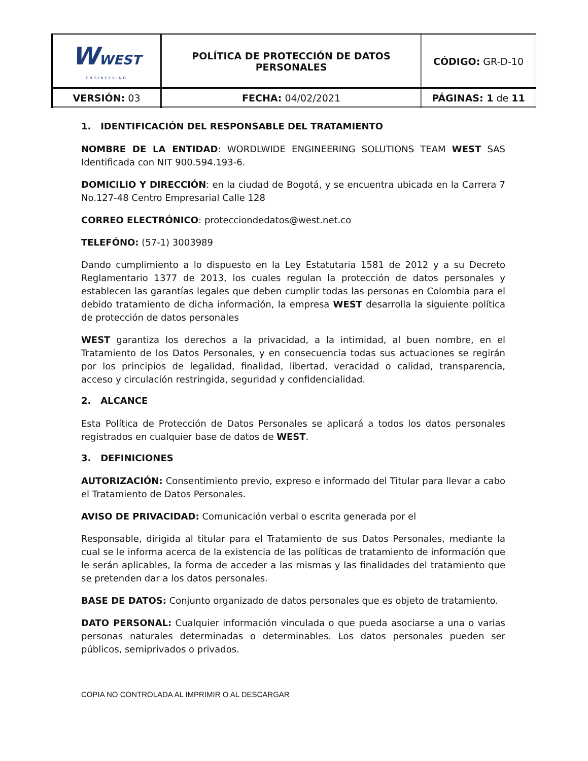| W WEST ENGINEERING | POLÍTICA DE PROTECCIÓN DE DATOS PERSONALES | CÓDIGO: GR-D-10 |
| VERSIÓN: 03 | FECHA: 04/02/2021 | PÁGINAS: 1 de 11 |
1. IDENTIFICACIÓN DEL RESPONSABLE DEL TRATAMIENTO
NOMBRE DE LA ENTIDAD: WORDLWIDE ENGINEERING SOLUTIONS TEAM WEST SAS Identificada con NIT 900.594.193-6.
DOMICILIO Y DIRECCIÓN: en la ciudad de Bogotá, y se encuentra ubicada en la Carrera 7 No.127-48 Centro Empresarial Calle 128
CORREO ELECTRÓNICO: protecciondedatos@west.net.co
TELEFÓNO: (57-1) 3003989
Dando cumplimiento a lo dispuesto en la Ley Estatutaria 1581 de 2012 y a su Decreto Reglamentario 1377 de 2013, los cuales regulan la protección de datos personales y establecen las garantías legales que deben cumplir todas las personas en Colombia para el debido tratamiento de dicha información, la empresa WEST desarrolla la siguiente política de protección de datos personales
WEST garantiza los derechos a la privacidad, a la intimidad, al buen nombre, en el Tratamiento de los Datos Personales, y en consecuencia todas sus actuaciones se regirán por los principios de legalidad, finalidad, libertad, veracidad o calidad, transparencia, acceso y circulación restringida, seguridad y confidencialidad.
2. ALCANCE
Esta Política de Protección de Datos Personales se aplicará a todos los datos personales registrados en cualquier base de datos de WEST.
3. DEFINICIONES
AUTORIZACIÓN: Consentimiento previo, expreso e informado del Titular para llevar a cabo el Tratamiento de Datos Personales.
AVISO DE PRIVACIDAD: Comunicación verbal o escrita generada por el
Responsable, dirigida al titular para el Tratamiento de sus Datos Personales, mediante la cual se le informa acerca de la existencia de las políticas de tratamiento de información que le serán aplicables, la forma de acceder a las mismas y las finalidades del tratamiento que se pretenden dar a los datos personales.
BASE DE DATOS: Conjunto organizado de datos personales que es objeto de tratamiento.
DATO PERSONAL: Cualquier información vinculada o que pueda asociarse a una o varias personas naturales determinadas o determinables. Los datos personales pueden ser públicos, semiprivados o privados.
COPIA NO CONTROLADA AL IMPRIMIR O AL DESCARGAR